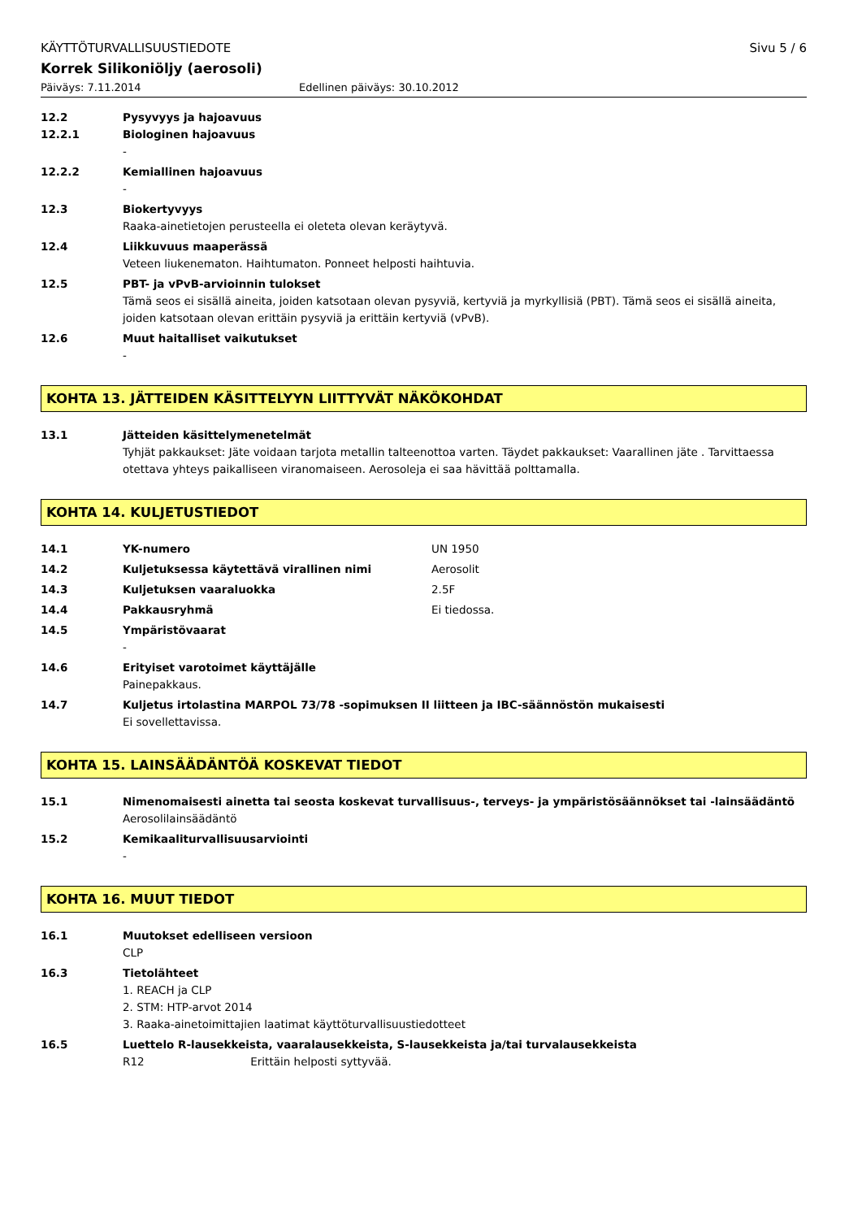KÄYTTÖTURVALLISUUSTIEDOTE Sivu 5 / 6
Korrek Silikoniöljy (aerosoli)
Päiväys: 7.11.2014 Edellinen päiväys: 30.10.2012
12.2 Pysyvyys ja hajoavuus
12.2.1 Biologinen hajoavuus
-
12.2.2 Kemiallinen hajoavuus
-
12.3 Biokertyvyys
Raaka-ainetietojen perusteella ei oleteta olevan keräytyvä.
12.4 Liikkuvuus maaperässä
Veteen liukenematon. Haihtumaton. Ponneet helposti haihtuvia.
12.5 PBT- ja vPvB-arvioinnin tulokset
Tämä seos ei sisällä aineita, joiden katsotaan olevan pysyviä, kertyviä ja myrkyllisiä (PBT). Tämä seos ei sisällä aineita, joiden katsotaan olevan erittäin pysyviä ja erittäin kertyviä (vPvB).
12.6 Muut haitalliset vaikutukset
-
KOHTA 13. JÄTTEIDEN KÄSITTELYYN LIITTYVÄT NÄKÖKOHDAT
13.1 Jätteiden käsittelymenetelmät
Tyhjät pakkaukset: Jäte voidaan tarjota metallin talteenottoa varten. Täydet pakkaukset: Vaarallinen jäte . Tarvittaessa otettava yhteys paikalliseen viranomaiseen. Aerosoleja ei saa hävittää polttamalla.
KOHTA 14. KULJETUSTIEDOT
14.1 YK-numero UN 1950
14.2 Kuljetuksessa käytettävä virallinen nimi Aerosolit
14.3 Kuljetuksen vaaraluokka 2.5F
14.4 Pakkausryhmä Ei tiedossa.
14.5 Ympäristövaarat
-
14.6 Erityiset varotoimet käyttäjälle
Painepakkaus.
14.7 Kuljetus irtolastina MARPOL 73/78 -sopimuksen II liitteen ja IBC-säännöstön mukaisesti
Ei sovellettavissa.
KOHTA 15. LAINSÄÄDÄNTÖÄ KOSKEVAT TIEDOT
15.1 Nimenomaisesti ainetta tai seosta koskevat turvallisuus-, terveys- ja ympäristösäännökset tai -lainsäädäntö
Aerosolilainsäädäntö
15.2 Kemikaaliturvallisuusarviointi
-
KOHTA 16. MUUT TIEDOT
16.1 Muutokset edelliseen versioon
CLP
16.3 Tietolähteet
1. REACH ja CLP
2. STM: HTP-arvot 2014
3. Raaka-ainetoimittajien laatimat käyttöturvallisuustiedotteet
16.5 Luettelo R-lausekkeista, vaaralausekkeista, S-lausekkeista ja/tai turvalausekkeista
R12 Erittäin helposti syttyvää.